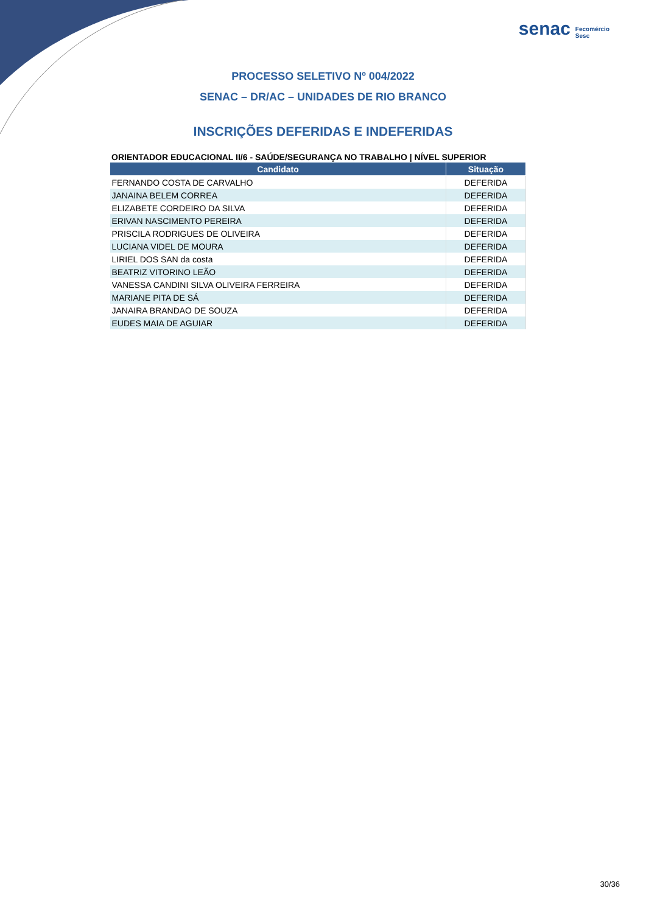senac Fecomércio
Sesc
PROCESSO SELETIVO Nº 004/2022
SENAC – DR/AC – UNIDADES DE RIO BRANCO
INSCRIÇÕES DEFERIDAS E INDEFERIDAS
ORIENTADOR EDUCACIONAL II/6 - SAÚDE/SEGURANÇA NO TRABALHO | NÍVEL SUPERIOR
| Candidato | Situação |
| --- | --- |
| FERNANDO COSTA DE CARVALHO | DEFERIDA |
| JANAINA BELEM CORREA | DEFERIDA |
| ELIZABETE CORDEIRO DA SILVA | DEFERIDA |
| ERIVAN NASCIMENTO PEREIRA | DEFERIDA |
| PRISCILA RODRIGUES DE OLIVEIRA | DEFERIDA |
| LUCIANA VIDEL DE MOURA | DEFERIDA |
| LIRIEL DOS SAN da costa | DEFERIDA |
| BEATRIZ VITORINO LEÃO | DEFERIDA |
| VANESSA CANDINI SILVA OLIVEIRA FERREIRA | DEFERIDA |
| MARIANE PITA DE SÁ | DEFERIDA |
| JANAIRA BRANDAO DE SOUZA | DEFERIDA |
| EUDES MAIA DE AGUIAR | DEFERIDA |
30/36